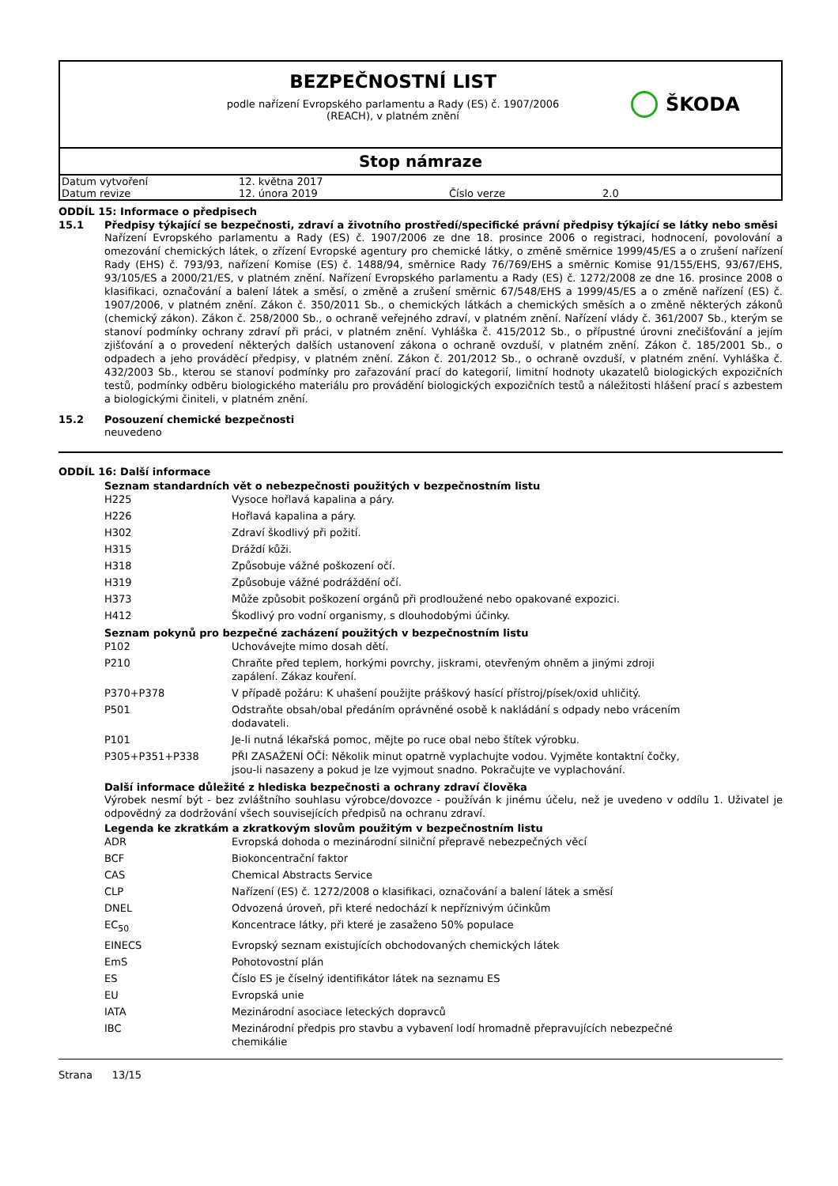BEZPEČNOSTNÍ LIST
podle nařízení Evropského parlamentu a Rady (ES) č. 1907/2006
(REACH), v platném znění
ŠKODA
Stop námraze
| Datum vytvoření | 12. května 2017 | | |
| Datum revize | 12. února 2019 | Číslo verze | 2.0 |
ODDÍL 15: Informace o předpisech
15.1 Předpisy týkající se bezpečnosti, zdraví a životního prostředí/specifické právní předpisy týkající se látky nebo směsi
Nařízení Evropského parlamentu a Rady (ES) č. 1907/2006 ze dne 18. prosince 2006 o registraci, hodnocení, povolování a omezování chemických látek, o zřízení Evropské agentury pro chemické látky, o změně směrnice 1999/45/ES a o zrušení nařízení Rady (EHS) č. 793/93, nařízení Komise (ES) č. 1488/94, směrnice Rady 76/769/EHS a směrnic Komise 91/155/EHS, 93/67/EHS, 93/105/ES a 2000/21/ES, v platném znění. Nařízení Evropského parlamentu a Rady (ES) č. 1272/2008 ze dne 16. prosince 2008 o klasifikaci, označování a balení látek a směsí, o změně a zrušení směrnic 67/548/EHS a 1999/45/ES a o změně nařízení (ES) č. 1907/2006, v platném znění. Zákon č. 350/2011 Sb., o chemických látkách a chemických směsích a o změně některých zákonů (chemický zákon). Zákon č. 258/2000 Sb., o ochraně veřejného zdraví, v platném znění. Nařízení vlády č. 361/2007 Sb., kterým se stanoví podmínky ochrany zdraví při práci, v platném znění. Vyhláška č. 415/2012 Sb., o přípustné úrovni znečišťování a jejím zjišťování a o provedení některých dalších ustanovení zákona o ochraně ovzduší, v platném znění. Zákon č. 185/2001 Sb., o odpadech a jeho prováděcí předpisy, v platném znění. Zákon č. 201/2012 Sb., o ochraně ovzduší, v platném znění. Vyhláška č. 432/2003 Sb., kterou se stanoví podmínky pro zařazování prací do kategorií, limitní hodnoty ukazatelů biologických expozičních testů, podmínky odběru biologického materiálu pro provádění biologických expozičních testů a náležitosti hlášení prací s azbestem a biologickými činiteli, v platném znění.
15.2 Posouzení chemické bezpečnosti
neuvedeno
ODDÍL 16: Další informace
Seznam standardních vět o nebezpečnosti použitých v bezpečnostním listu
| H225 | Vysoce hořlavá kapalina a páry. |
| H226 | Hořlavá kapalina a páry. |
| H302 | Zdraví škodlivý při požití. |
| H315 | Dráždí kůži. |
| H318 | Způsobuje vážné poškození očí. |
| H319 | Způsobuje vážné podráždění očí. |
| H373 | Může způsobit poškození orgánů při prodloužené nebo opakované expozici. |
| H412 | Škodlivý pro vodní organismy, s dlouhodobými účinky. |
Seznam pokynů pro bezpečné zacházení použitých v bezpečnostním listu
| P102 | Uchovávejte mimo dosah dětí. |
| P210 | Chraňte před teplem, horkými povrchy, jiskrami, otevřeným ohněm a jinými zdroji zapálení. Zákaz kouření. |
| P370+P378 | V případě požáru: K uhašení použijte práškový hasící přístroj/písek/oxid uhličitý. |
| P501 | Odstraňte obsah/obal předáním oprávněné osobě k nakládání s odpady nebo vrácením dodavateli. |
| P101 | Je-li nutná lékařská pomoc, mějte po ruce obal nebo štítek výrobku. |
| P305+P351+P338 | PŘI ZASAŽENÍ OČÍ: Několik minut opatrně vyplachujte vodou. Vyjměte kontaktní čočky, jsou-li nasazeny a pokud je lze vyjmout snadno. Pokračujte ve vyplachování. |
Další informace důležité z hlediska bezpečnosti a ochrany zdraví člověka
Výrobek nesmí být - bez zvláštního souhlasu výrobce/dovozce - používán k jinému účelu, než je uvedeno v oddílu 1. Uživatel je odpovědný za dodržování všech souvisejících předpisů na ochranu zdraví.
Legenda ke zkratkám a zkratkovým slovům použitým v bezpečnostním listu
| ADR | Evropská dohoda o mezinárodní silniční přepravě nebezpečných věcí |
| BCF | Biokoncentrační faktor |
| CAS | Chemical Abstracts Service |
| CLP | Nařízení (ES) č. 1272/2008 o klasifikaci, označování a balení látek a směsí |
| DNEL | Odvozená úroveň, při které nedochází k nepříznivým účinkům |
| EC<sub>50</sub> | Koncentrace látky, při které je zasaženo 50% populace |
| EINECS | Evropský seznam existujících obchodovaných chemických látek |
| EmS | Pohotovostní plán |
| ES | Číslo ES je číselný identifikátor látek na seznamu ES |
| EU | Evropská unie |
| IATA | Mezinárodní asociace leteckých dopravců |
| IBC | Mezinárodní předpis pro stavbu a vybavení lodí hromadně přepravujících nebezpečné chemikálie |
Strana 13/15